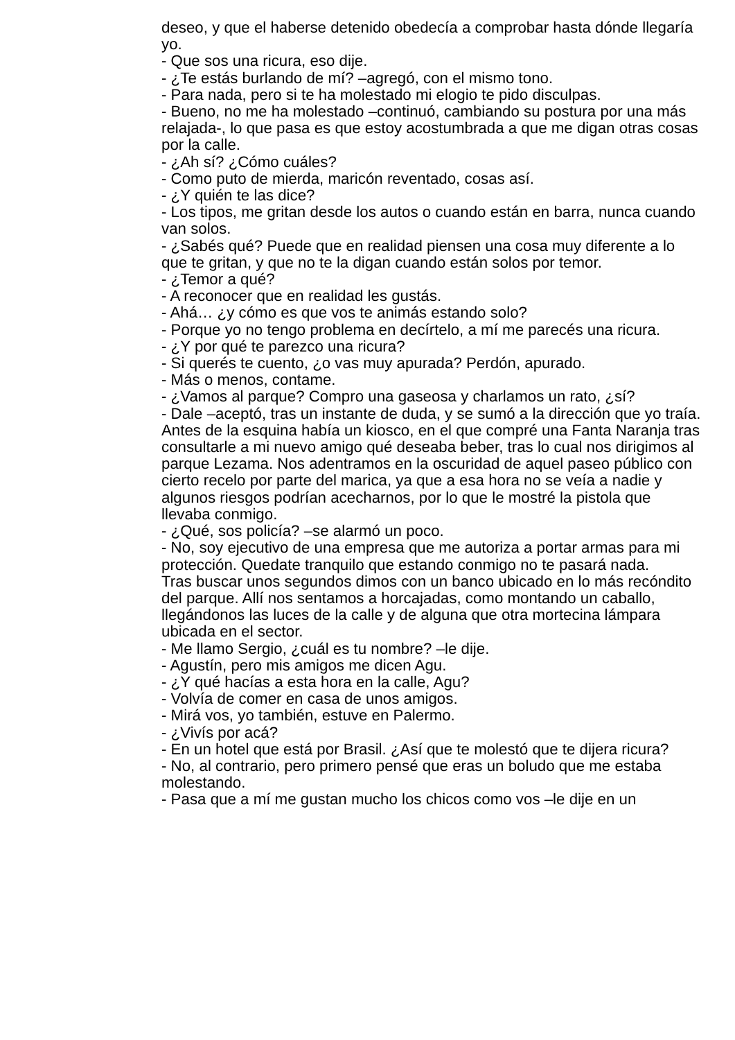deseo, y que el haberse detenido obedecía a comprobar hasta dónde llegaría yo.
- Que sos una ricura, eso dije.
- ¿Te estás burlando de mí? –agregó, con el mismo tono.
- Para nada, pero si te ha molestado mi elogio te pido disculpas.
- Bueno, no me ha molestado –continuó, cambiando su postura por una más relajada-, lo que pasa es que estoy acostumbrada a que me digan otras cosas por la calle.
- ¿Ah sí? ¿Cómo cuáles?
- Como puto de mierda, maricón reventado, cosas así.
- ¿Y quién te las dice?
- Los tipos, me gritan desde los autos o cuando están en barra, nunca cuando van solos.
- ¿Sabés qué? Puede que en realidad piensen una cosa muy diferente a lo que te gritan, y que no te la digan cuando están solos por temor.
- ¿Temor a qué?
- A reconocer que en realidad les gustás.
- Ahá… ¿y cómo es que vos te animás estando solo?
- Porque yo no tengo problema en decírtelo, a mí me parecés una ricura.
- ¿Y por qué te parezco una ricura?
- Si querés te cuento, ¿o vas muy apurada? Perdón, apurado.
- Más o menos, contame.
- ¿Vamos al parque? Compro una gaseosa y charlamos un rato, ¿sí?
- Dale –aceptó, tras un instante de duda, y se sumó a la dirección que yo traía.
Antes de la esquina había un kiosco, en el que compré una Fanta Naranja tras consultarle a mi nuevo amigo qué deseaba beber, tras lo cual nos dirigimos al parque Lezama. Nos adentramos en la oscuridad de aquel paseo público con cierto recelo por parte del marica, ya que a esa hora no se veía a nadie y algunos riesgos podrían acecharnos, por lo que le mostré la pistola que llevaba conmigo.
- ¿Qué, sos policía? –se alarmó un poco.
- No, soy ejecutivo de una empresa que me autoriza a portar armas para mi protección. Quedate tranquilo que estando conmigo no te pasará nada.
Tras buscar unos segundos dimos con un banco ubicado en lo más recóndito del parque. Allí nos sentamos a horcajadas, como montando un caballo, llegándonos las luces de la calle y de alguna que otra mortecina lámpara ubicada en el sector.
- Me llamo Sergio, ¿cuál es tu nombre? –le dije.
- Agustín, pero mis amigos me dicen Agu.
- ¿Y qué hacías a esta hora en la calle, Agu?
- Volvía de comer en casa de unos amigos.
- Mirá vos, yo también, estuve en Palermo.
- ¿Vivís por acá?
- En un hotel que está por Brasil. ¿Así que te molestó que te dijera ricura?
- No, al contrario, pero primero pensé que eras un boludo que me estaba molestando.
- Pasa que a mí me gustan mucho los chicos como vos –le dije en un